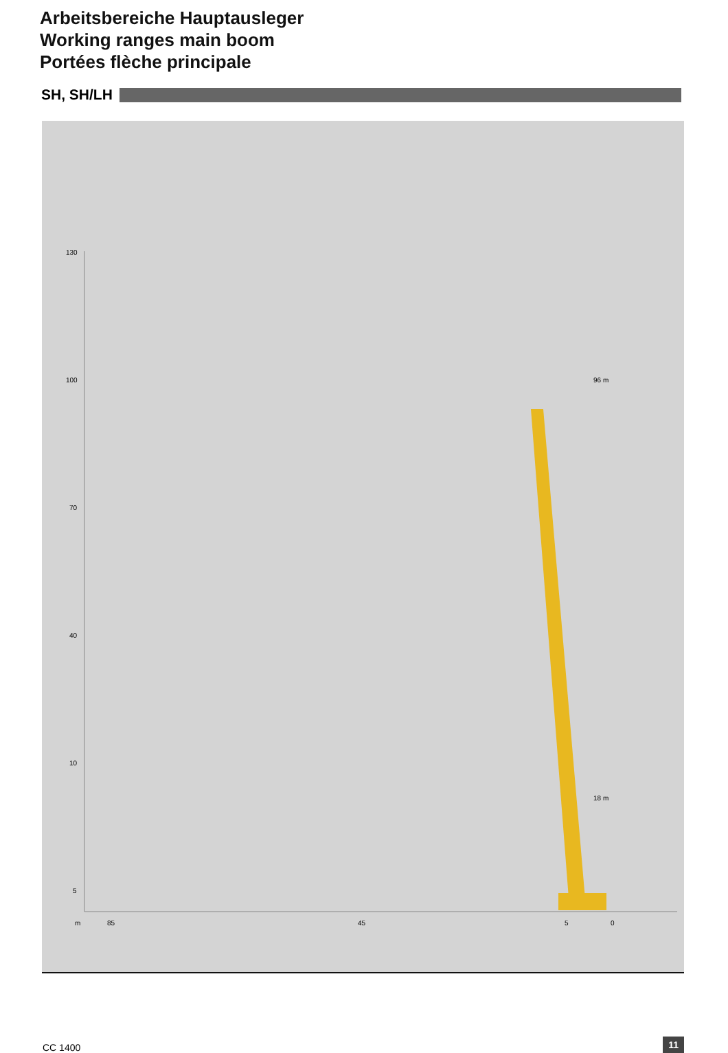Arbeitsbereiche Hauptausleger
Working ranges main boom
Portées flèche principale
SH, SH/LH
130
100
70
40
10
5
m
85
45
5
0
96 m
18 m
CC 1400 11